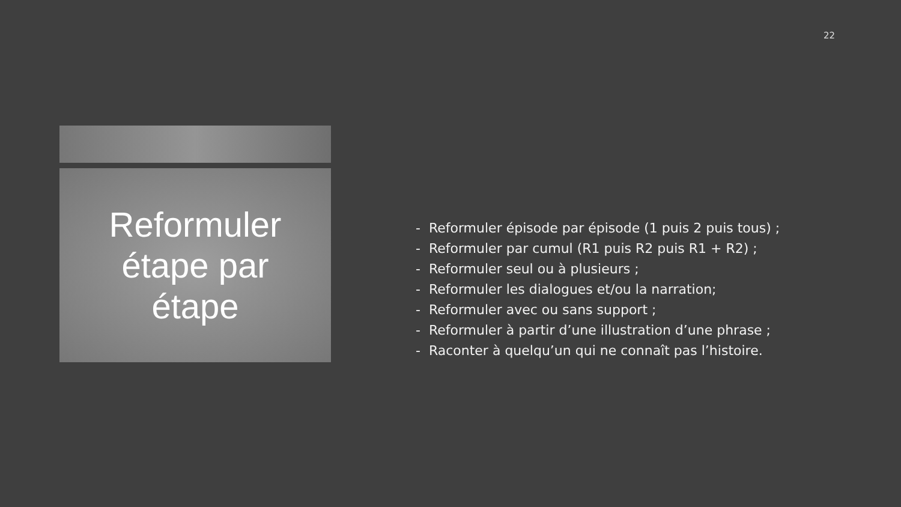22
Reformuler
étape par
étape
- Reformuler épisode par épisode (1 puis 2 puis tous) ;
- Reformuler par cumul (R1 puis R2 puis R1 + R2) ;
- Reformuler seul ou à plusieurs ;
- Reformuler les dialogues et/ou la narration;
- Reformuler avec ou sans support ;
- Reformuler à partir d’une illustration d’une phrase ;
- Raconter à quelqu’un qui ne connaît pas l’histoire.